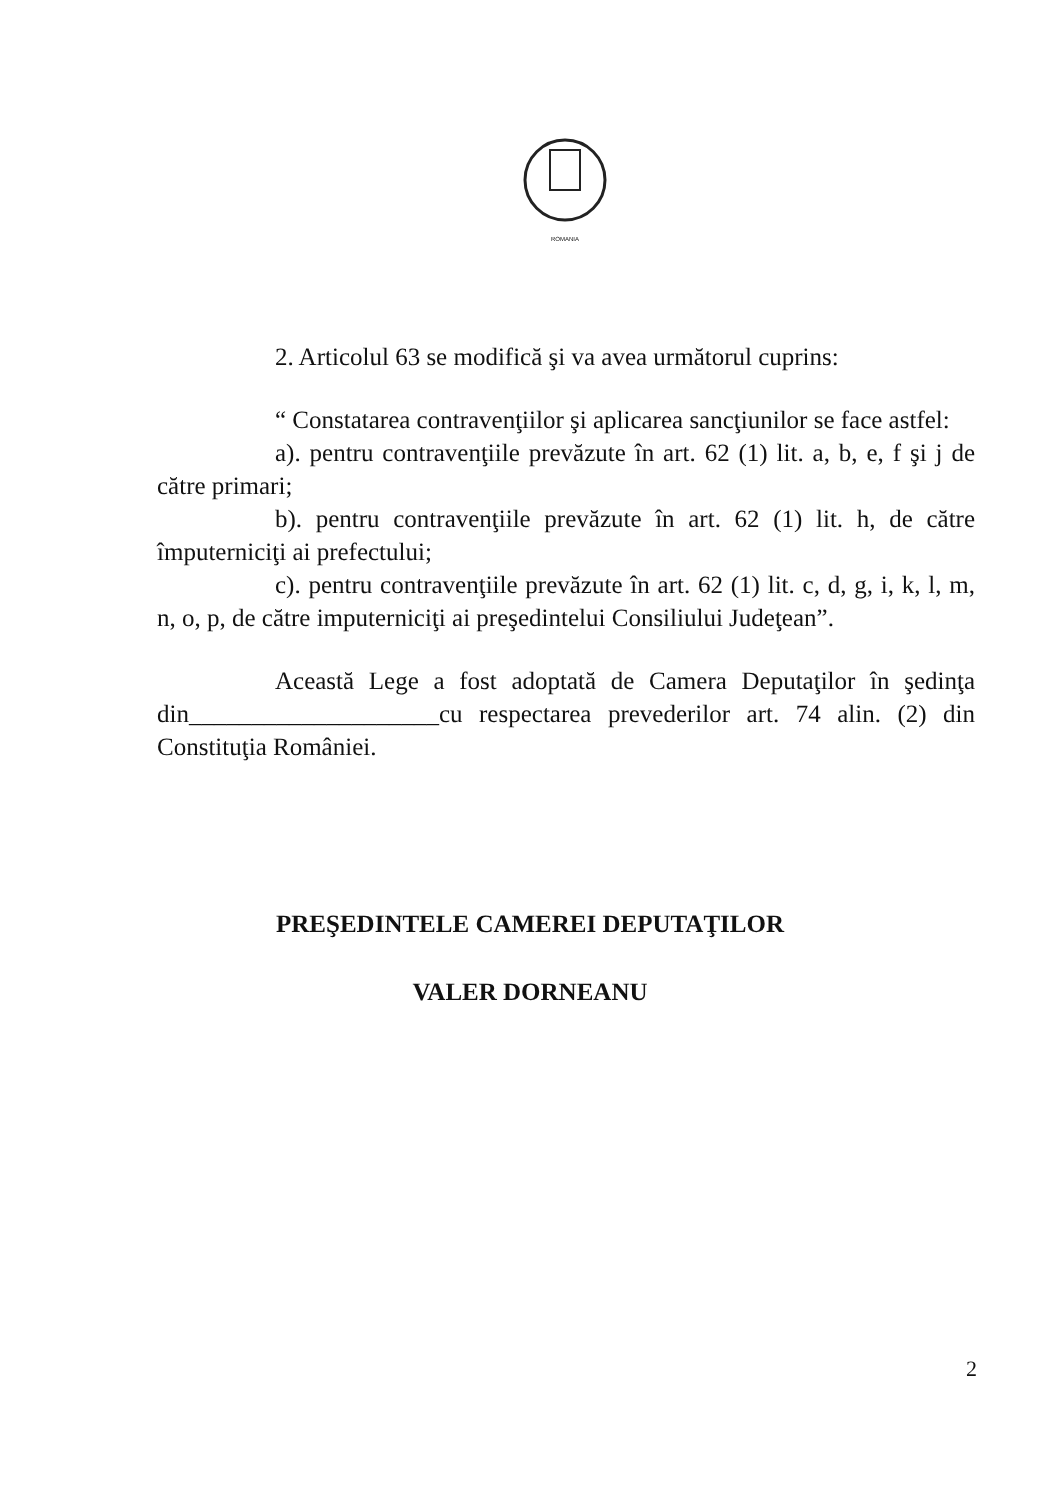ROMANIA
2. Articolul 63 se modifică şi va avea următorul cuprins:
“ Constatarea contravenţiilor şi aplicarea sancţiunilor se face astfel:
a). pentru contravenţiile prevăzute în art. 62 (1) lit. a, b, e, f şi j de către primari;
b). pentru contravenţiile prevăzute în art. 62 (1) lit. h, de către împuterniciţi ai prefectului;
c). pentru contravenţiile prevăzute în art. 62 (1) lit. c, d, g, i, k, l, m, n, o, p, de către imputerniciţi ai preşedintelui Consiliului Judeţean”.
Această Lege a fost adoptată de Camera Deputaţilor în şedinţa din____________________cu respectarea prevederilor art. 74 alin. (2) din Constituţia României.
PREŞEDINTELE CAMEREI DEPUTAŢILOR
VALER DORNEANU
2